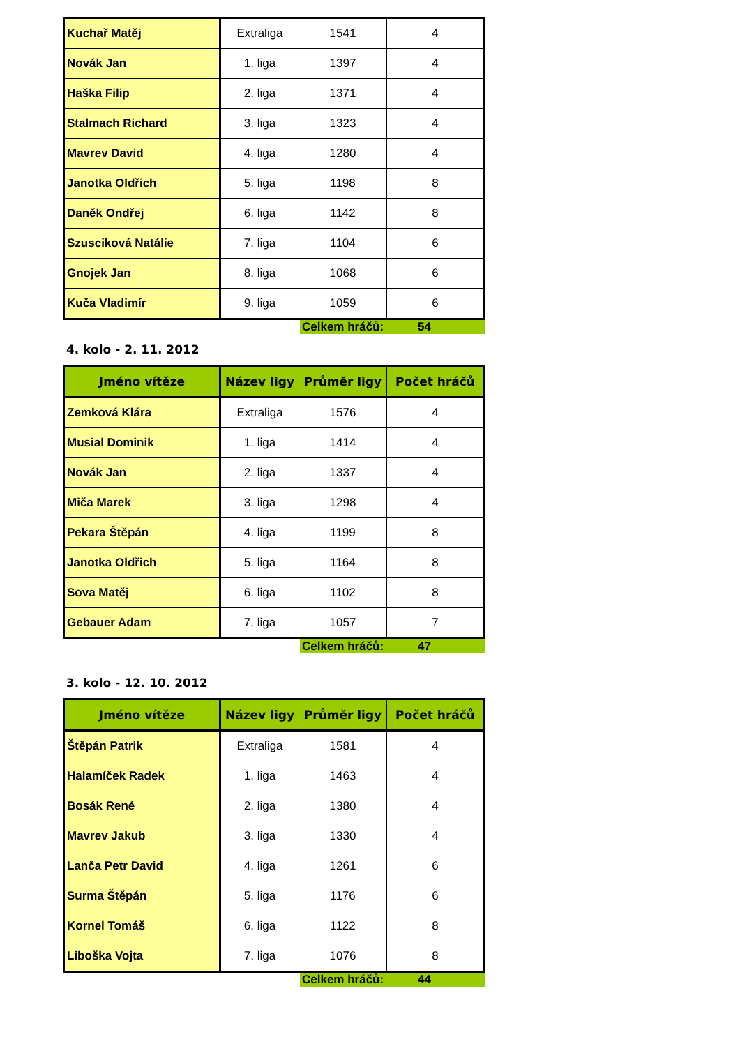| Kuchař Matěj | Extraliga | 1541 | 4 |
| Novák Jan | 1. liga | 1397 | 4 |
| Haška Filip | 2. liga | 1371 | 4 |
| Stalmach Richard | 3. liga | 1323 | 4 |
| Mavrev David | 4. liga | 1280 | 4 |
| Janotka Oldřich | 5. liga | 1198 | 8 |
| Daněk Ondřej | 6. liga | 1142 | 8 |
| Szusciková Natálie | 7. liga | 1104 | 6 |
| Gnojek Jan | 8. liga | 1068 | 6 |
| Kuča Vladimír | 9. liga | 1059 | 6 |
Celkem hráčů: 54
4. kolo - 2. 11. 2012
| Jméno vítěze | Název ligy | Průměr ligy | Počet hráčů |
| --- | --- | --- | --- |
| Zemková Klára | Extraliga | 1576 | 4 |
| Musial Dominik | 1. liga | 1414 | 4 |
| Novák Jan | 2. liga | 1337 | 4 |
| Miča Marek | 3. liga | 1298 | 4 |
| Pekara Štěpán | 4. liga | 1199 | 8 |
| Janotka Oldřich | 5. liga | 1164 | 8 |
| Sova Matěj | 6. liga | 1102 | 8 |
| Gebauer Adam | 7. liga | 1057 | 7 |
Celkem hráčů: 47
3. kolo - 12. 10. 2012
| Jméno vítěze | Název ligy | Průměr ligy | Počet hráčů |
| --- | --- | --- | --- |
| Štěpán Patrik | Extraliga | 1581 | 4 |
| Halamíček Radek | 1. liga | 1463 | 4 |
| Bosák René | 2. liga | 1380 | 4 |
| Mavrev Jakub | 3. liga | 1330 | 4 |
| Lanča Petr David | 4. liga | 1261 | 6 |
| Surma Štěpán | 5. liga | 1176 | 6 |
| Kornel Tomáš | 6. liga | 1122 | 8 |
| Liboška Vojta | 7. liga | 1076 | 8 |
Celkem hráčů: 44